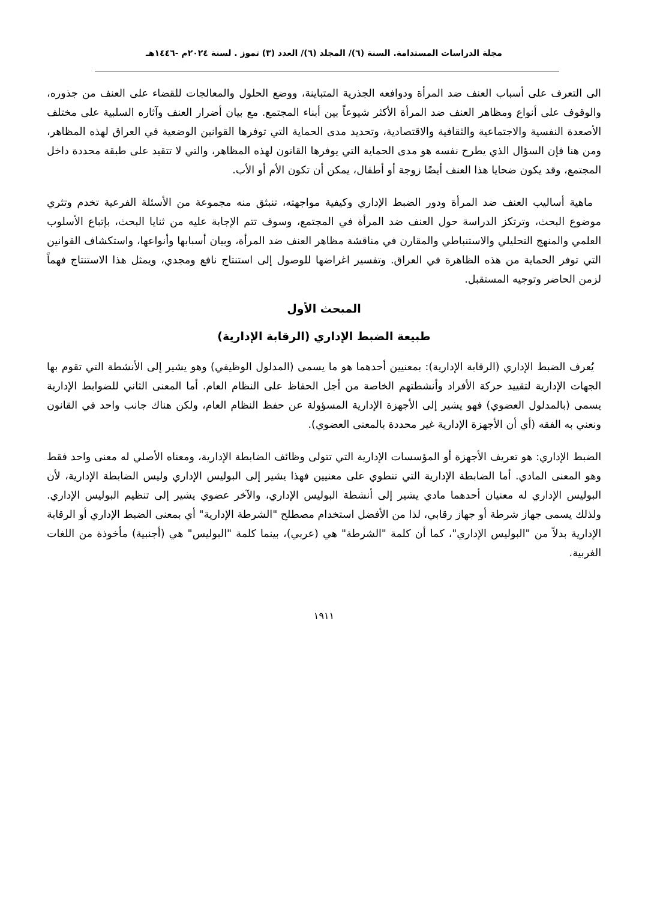مجلة الدراسات المستدامة. السنة (٦)/ المجلد (٦)/ العدد (٣) تموز . لسنة ٢٠٢٤م -١٤٤٦هـ
الى التعرف على أسباب العنف ضد المرأة ودوافعه الجذرية المتباينة، ووضع الحلول والمعالجات للقضاء على العنف من جذوره، والوقوف على أنواع ومظاهر العنف ضد المرأة الأكثر شيوعاً بين أبناء المجتمع. مع بيان أضرار العنف وآثاره السلبية على مختلف الأصعدة النفسية والاجتماعية والثقافية والاقتصادية، وتحديد مدى الحماية التي توفرها القوانين الوضعية في العراق لهذه المظاهر، ومن هنا فإن السؤال الذي يطرح نفسه هو مدى الحماية التي يوفرها القانون لهذه المظاهر، والتي لا تتقيد على طبقة محددة داخل المجتمع، وقد يكون ضحايا هذا العنف أيضًا زوجة أو أطفال، يمكن أن تكون الأم أو الأب.
ماهية أساليب العنف ضد المرأة ودور الضبط الإداري وكيفية مواجهته، تنبثق منه مجموعة من الأسئلة الفرعية تخدم وتثري موضوع البحث، وترتكز الدراسة حول العنف ضد المرأة في المجتمع، وسوف تتم الإجابة عليه من ثنايا البحث، بإتباع الأسلوب العلمي والمنهج التحليلي والاستنباطي والمقارن في مناقشة مظاهر العنف ضد المرأة، وبيان أسبابها وأنواعها، واستكشاف القوانين التي توفر الحماية من هذه الظاهرة في العراق. وتفسير اغراضها للوصول إلى استنتاج نافع ومجدي، ويمثل هذا الاستنتاج فهماً لزمن الحاضر وتوجيه المستقبل.
المبحث الأول
طبيعة الضبط الإداري (الرقابة الإدارية)
يُعرف الضبط الإداري (الرقابة الإدارية): بمعنيين أحدهما هو ما يسمى (المدلول الوظيفي) وهو يشير إلى الأنشطة التي تقوم بها الجهات الإدارية لتقييد حركة الأفراد وأنشطتهم الخاصة من أجل الحفاظ على النظام العام. أما المعنى الثاني للضوابط الإدارية يسمى (بالمدلول العضوي) فهو يشير إلى الأجهزة الإدارية المسؤولة عن حفظ النظام العام، ولكن هناك جانب واحد في القانون ونعني به الفقه (أي أن الأجهزة الإدارية غير محددة بالمعنى العضوي).
الضبط الإداري: هو تعريف الأجهزة أو المؤسسات الإدارية التي تتولى وظائف الضابطة الإدارية، ومعناه الأصلي له معنى واحد فقط وهو المعنى المادي. أما الضابطة الإدارية التي تنطوي على معنيين فهذا يشير إلى البوليس الإداري وليس الضابطة الإدارية، لأن البوليس الإداري له معنيان أحدهما مادي يشير إلى أنشطة البوليس الإداري، والآخر عضوي يشير إلى تنظيم البوليس الإداري. ولذلك يسمى جهاز شرطة أو جهاز رقابي، لذا من الأفضل استخدام مصطلح "الشرطة الإدارية" أي بمعنى الضبط الإداري أو الرقابة الإدارية بدلاً من "البوليس الإداري"، كما أن كلمة "الشرطة" هي (عربي)، بينما كلمة "البوليس" هي (أجنبية) مأخوذة من اللغات الغربية.
١٩١١